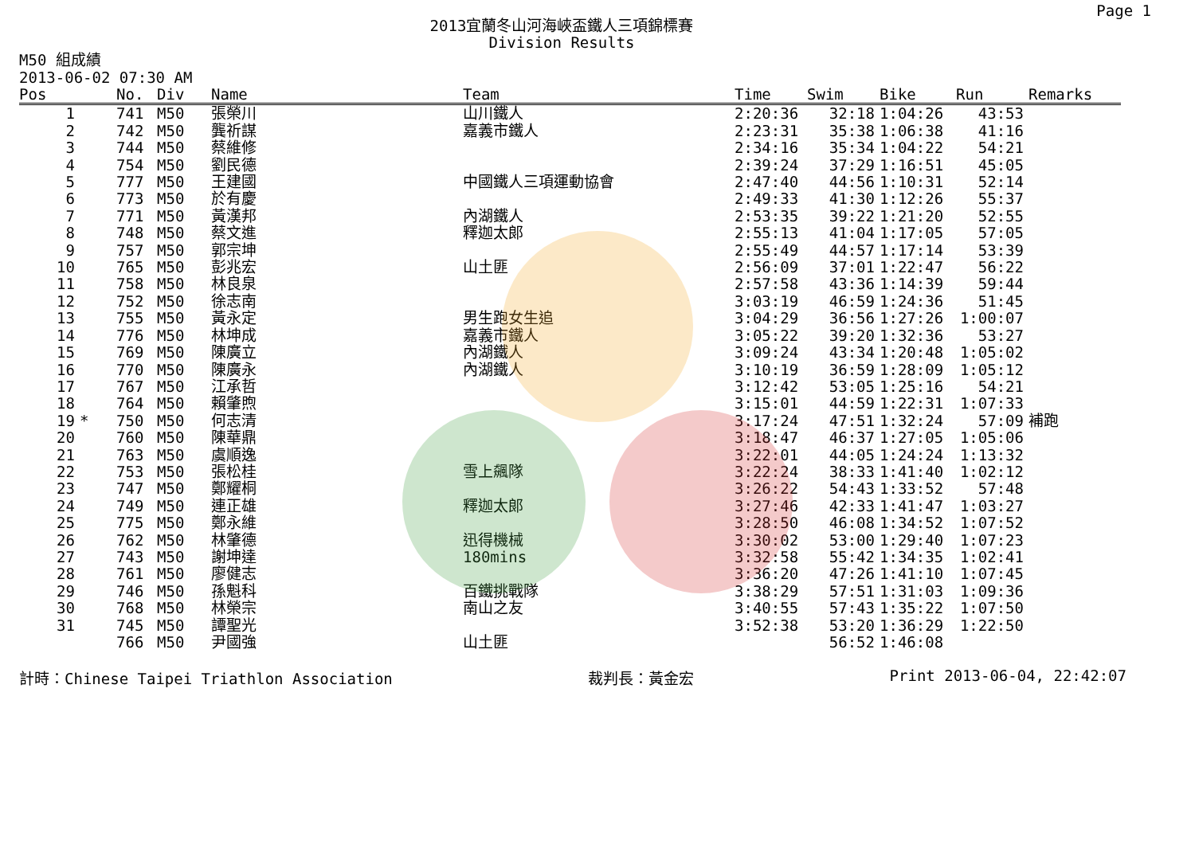Page 1
2013宜蘭冬山河海峽盃鐵人三項錦標賽
Division Results
M50 組成績
2013-06-02 07:30 AM
| Pos | | No. | Div | Name | Team | Time | Swim | Bike | Run | Remarks |
| --- | --- | --- | --- | --- | --- | --- | --- | --- | --- | --- |
| 1 | | 741 | M50 | 張榮川 | 山川鐵人 | 2:20:36 | 32:18 | 1:04:26 | 43:53 | |
| 2 | | 742 | M50 | 龔祈謀 | 嘉義市鐵人 | 2:23:31 | 35:38 | 1:06:38 | 41:16 | |
| 3 | | 744 | M50 | 蔡維修 | | 2:34:16 | 35:34 | 1:04:22 | 54:21 | |
| 4 | | 754 | M50 | 劉民德 | | 2:39:24 | 37:29 | 1:16:51 | 45:05 | |
| 5 | | 777 | M50 | 王建國 | 中國鐵人三項運動協會 | 2:47:40 | 44:56 | 1:10:31 | 52:14 | |
| 6 | | 773 | M50 | 於有慶 | | 2:49:33 | 41:30 | 1:12:26 | 55:37 | |
| 7 | | 771 | M50 | 黃漢邦 | 內湖鐵人 | 2:53:35 | 39:22 | 1:21:20 | 52:55 | |
| 8 | | 748 | M50 | 蔡文進 | 釋迦太郎 | 2:55:13 | 41:04 | 1:17:05 | 57:05 | |
| 9 | | 757 | M50 | 郭宗坤 | | 2:55:49 | 44:57 | 1:17:14 | 53:39 | |
| 10 | | 765 | M50 | 彭兆宏 | 山土匪 | 2:56:09 | 37:01 | 1:22:47 | 56:22 | |
| 11 | | 758 | M50 | 林良泉 | | 2:57:58 | 43:36 | 1:14:39 | 59:44 | |
| 12 | | 752 | M50 | 徐志南 | | 3:03:19 | 46:59 | 1:24:36 | 51:45 | |
| 13 | | 755 | M50 | 黃永定 | 男生跑女生追 | 3:04:29 | 36:56 | 1:27:26 | 1:00:07 | |
| 14 | | 776 | M50 | 林坤成 | 嘉義市鐵人 | 3:05:22 | 39:20 | 1:32:36 | 53:27 | |
| 15 | | 769 | M50 | 陳廣立 | 內湖鐵人 | 3:09:24 | 43:34 | 1:20:48 | 1:05:02 | |
| 16 | | 770 | M50 | 陳廣永 | 內湖鐵人 | 3:10:19 | 36:59 | 1:28:09 | 1:05:12 | |
| 17 | | 767 | M50 | 江承哲 | | 3:12:42 | 53:05 | 1:25:16 | 54:21 | |
| 18 | | 764 | M50 | 賴肇煦 | | 3:15:01 | 44:59 | 1:22:31 | 1:07:33 | |
| 19 | * | 750 | M50 | 何志清 | | 3:17:24 | 47:51 | 1:32:24 | 57:09 | 補跑 |
| 20 | | 760 | M50 | 陳華鼎 | | 3:18:47 | 46:37 | 1:27:05 | 1:05:06 | |
| 21 | | 763 | M50 | 虞順逸 | | 3:22:01 | 44:05 | 1:24:24 | 1:13:32 | |
| 22 | | 753 | M50 | 張松桂 | 雪上飆隊 | 3:22:24 | 38:33 | 1:41:40 | 1:02:12 | |
| 23 | | 747 | M50 | 鄭耀桐 | | 3:26:22 | 54:43 | 1:33:52 | 57:48 | |
| 24 | | 749 | M50 | 連正雄 | 釋迦太郎 | 3:27:46 | 42:33 | 1:41:47 | 1:03:27 | |
| 25 | | 775 | M50 | 鄭永維 | | 3:28:50 | 46:08 | 1:34:52 | 1:07:52 | |
| 26 | | 762 | M50 | 林肇德 | 迅得機械 | 3:30:02 | 53:00 | 1:29:40 | 1:07:23 | |
| 27 | | 743 | M50 | 謝坤達 | 180mins | 3:32:58 | 55:42 | 1:34:35 | 1:02:41 | |
| 28 | | 761 | M50 | 廖健志 | | 3:36:20 | 47:26 | 1:41:10 | 1:07:45 | |
| 29 | | 746 | M50 | 孫魁科 | 百鐵挑戰隊 | 3:38:29 | 57:51 | 1:31:03 | 1:09:36 | |
| 30 | | 768 | M50 | 林榮宗 | 南山之友 | 3:40:55 | 57:43 | 1:35:22 | 1:07:50 | |
| 31 | | 745 | M50 | 譚聖光 | | 3:52:38 | 53:20 | 1:36:29 | 1:22:50 | |
| | | 766 | M50 | 尹國強 | 山土匪 | | 56:52 | 1:46:08 | | |
計時：Chinese Taipei Triathlon Association 裁判長：黃金宏 Print 2013-06-04, 22:42:07